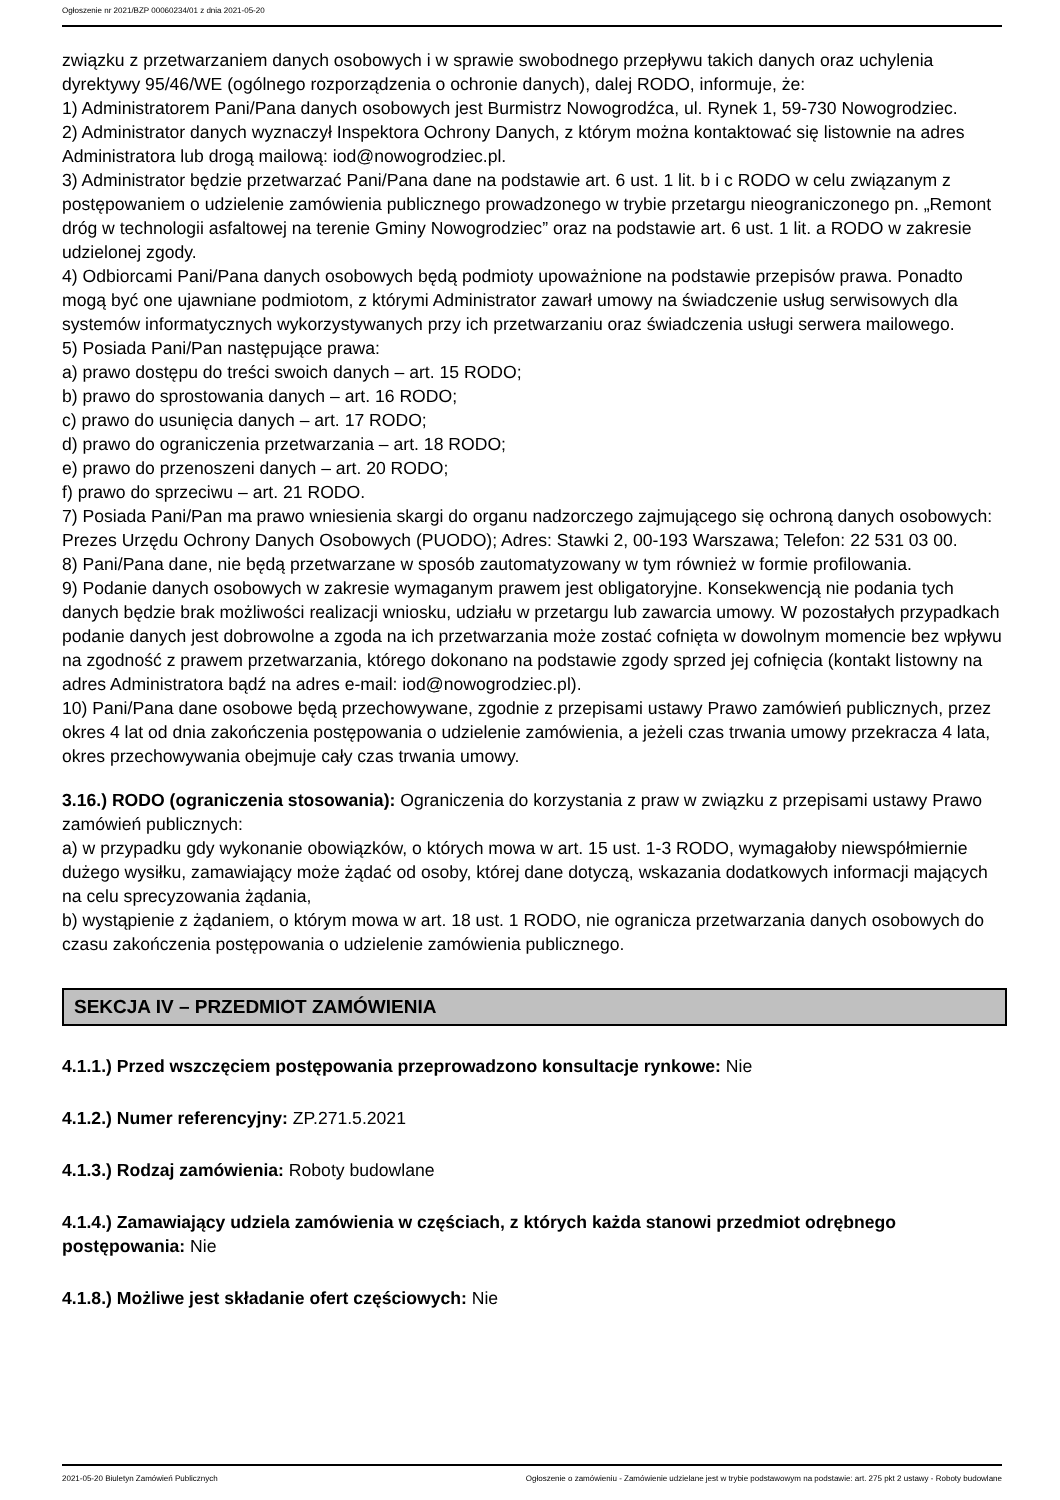Ogłoszenie nr 2021/BZP 00060234/01 z dnia 2021-05-20
związku z przetwarzaniem danych osobowych i w sprawie swobodnego przepływu takich danych oraz uchylenia dyrektywy 95/46/WE (ogólnego rozporządzenia o ochronie danych), dalej RODO, informuje, że:
1) Administratorem Pani/Pana danych osobowych jest Burmistrz Nowogrodźca, ul. Rynek 1, 59-730 Nowogrodziec.
2) Administrator danych wyznaczył Inspektora Ochrony Danych, z którym można kontaktować się listownie na adres Administratora lub drogą mailową: iod@nowogrodziec.pl.
3) Administrator będzie przetwarzać Pani/Pana dane na podstawie art. 6 ust. 1 lit. b i c RODO w celu związanym z postępowaniem o udzielenie zamówienia publicznego prowadzonego w trybie przetargu nieograniczonego pn. „Remont dróg w technologii asfaltowej na terenie Gminy Nowogrodziec” oraz na podstawie art. 6 ust. 1 lit. a RODO w zakresie udzielonej zgody.
4) Odbiorcami Pani/Pana danych osobowych będą podmioty upoważnione na podstawie przepisów prawa. Ponadto mogą być one ujawniane podmiotom, z którymi Administrator zawarł umowy na świadczenie usług serwisowych dla systemów informatycznych wykorzystywanych przy ich przetwarzaniu oraz świadczenia usługi serwera mailowego.
5) Posiada Pani/Pan następujące prawa:
a) prawo dostępu do treści swoich danych – art. 15 RODO;
b) prawo do sprostowania danych – art. 16 RODO;
c) prawo do usunięcia danych – art. 17 RODO;
d) prawo do ograniczenia przetwarzania – art. 18 RODO;
e) prawo do przenoszeni danych – art. 20 RODO;
f) prawo do sprzeciwu – art. 21 RODO.
7) Posiada Pani/Pan ma prawo wniesienia skargi do organu nadzorczego zajmującego się ochroną danych osobowych: Prezes Urzędu Ochrony Danych Osobowych (PUODO); Adres: Stawki 2, 00-193 Warszawa; Telefon: 22 531 03 00.
8) Pani/Pana dane, nie będą przetwarzane w sposób zautomatyzowany w tym również w formie profilowania.
9) Podanie danych osobowych w zakresie wymaganym prawem jest obligatoryjne. Konsekwencją nie podania tych danych będzie brak możliwości realizacji wniosku, udziału w przetargu lub zawarcia umowy. W pozostałych przypadkach podanie danych jest dobrowolne a zgoda na ich przetwarzania może zostać cofnięta w dowolnym momencie bez wpływu na zgodność z prawem przetwarzania, którego dokonano na podstawie zgody sprzed jej cofnięcia (kontakt listowny na adres Administratora bądź na adres e-mail: iod@nowogrodziec.pl).
10) Pani/Pana dane osobowe będą przechowywane, zgodnie z przepisami ustawy Prawo zamówień publicznych, przez okres 4 lat od dnia zakończenia postępowania o udzielenie zamówienia, a jeżeli czas trwania umowy przekracza 4 lata, okres przechowywania obejmuje cały czas trwania umowy.
3.16.) RODO (ograniczenia stosowania): Ograniczenia do korzystania z praw w związku z przepisami ustawy Prawo zamówień publicznych:
a) w przypadku gdy wykonanie obowiązków, o których mowa w art. 15 ust. 1-3 RODO, wymagałoby niewspółmiernie dużego wysiłku, zamawiający może żądać od osoby, której dane dotyczą, wskazania dodatkowych informacji mających na celu sprecyzowania żądania,
b) wystąpienie z żądaniem, o którym mowa w art. 18 ust. 1 RODO, nie ogranicza przetwarzania danych osobowych do czasu zakończenia postępowania o udzielenie zamówienia publicznego.
SEKCJA IV – PRZEDMIOT ZAMÓWIENIA
4.1.1.) Przed wszczęciem postępowania przeprowadzono konsultacje rynkowe: Nie
4.1.2.) Numer referencyjny: ZP.271.5.2021
4.1.3.) Rodzaj zamówienia: Roboty budowlane
4.1.4.) Zamawiający udziela zamówienia w częściach, z których każda stanowi przedmiot odrębnego postępowania: Nie
4.1.8.) Możliwe jest składanie ofert częściowych: Nie
2021-05-20 Biuletyn Zamówień Publicznych Ogłoszenie o zamówieniu - Zamówienie udzielane jest w trybie podstawowym na podstawie: art. 275 pkt 2 ustawy - Roboty budowlane